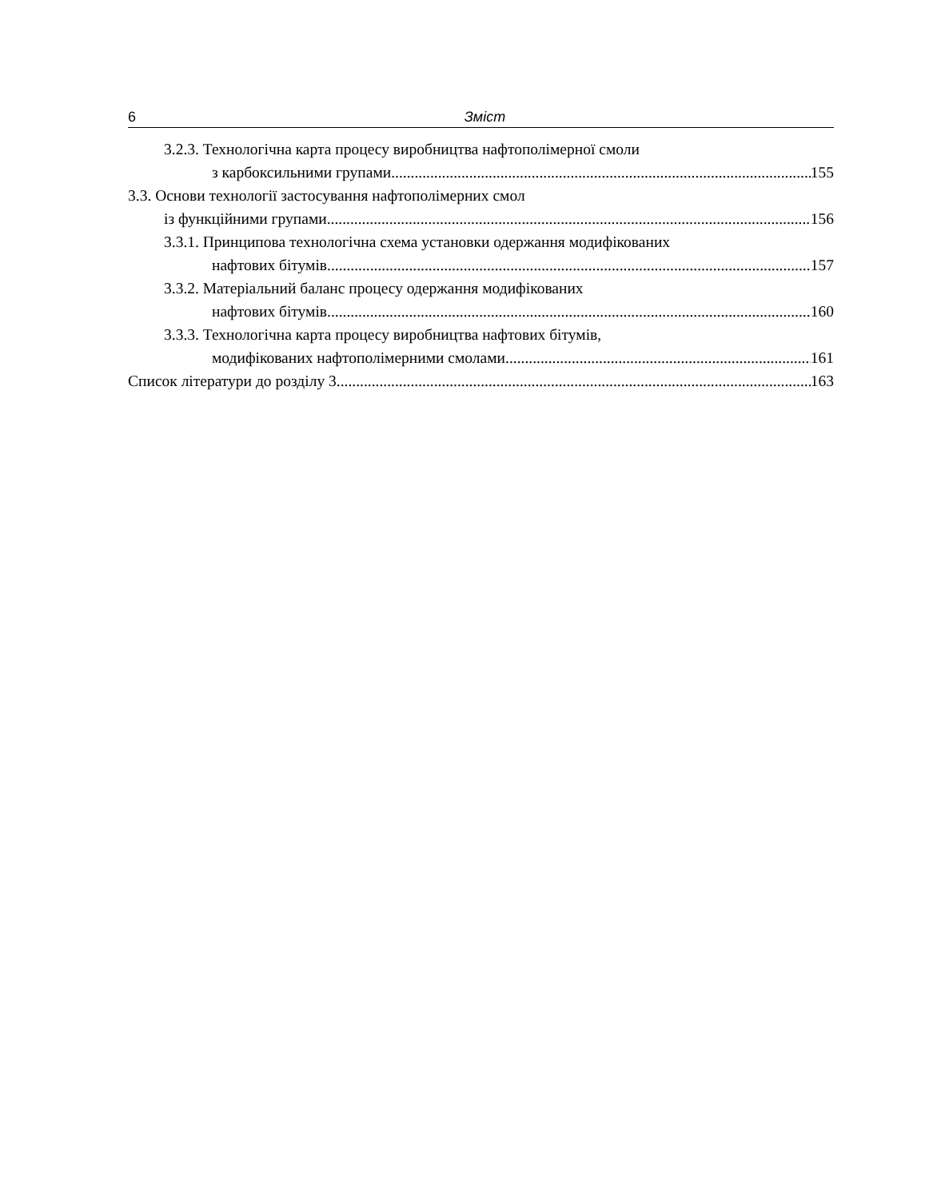6 Зміст
3.2.3. Технологічна карта процесу виробництва нафтополімерної смоли
з карбоксильними групами 155
3.3. Основи технології застосування нафтополімерних смол
із функційними групами 156
3.3.1. Принципова технологічна схема установки одержання модифікованих
нафтових бітумів 157
3.3.2. Матеріальний баланс процесу одержання модифікованих
нафтових бітумів 160
3.3.3. Технологічна карта процесу виробництва нафтових бітумів,
модифікованих нафтополімерними смолами 161
Список літератури до розділу 3 163